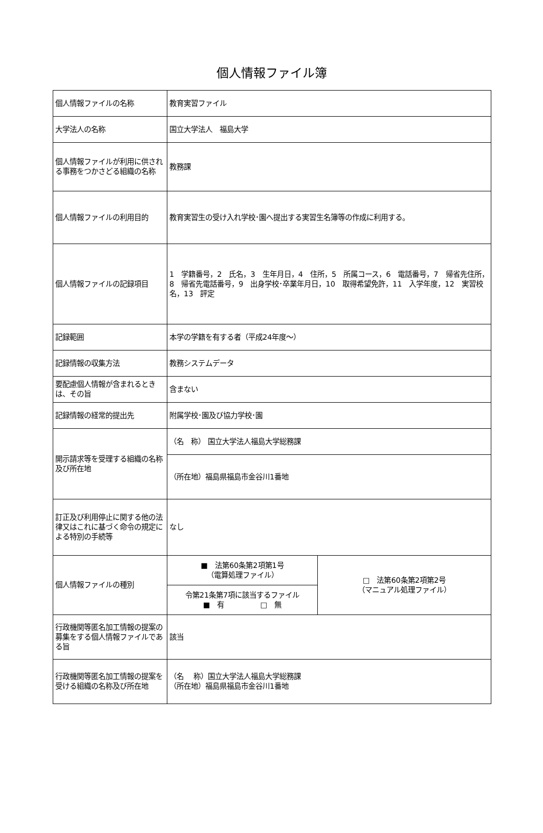個人情報ファイル簿
| 個人情報ファイルの名称 | 教育実習ファイル | |
| 大学法人の名称 | 国立大学法人 福島大学 | |
| 個人情報ファイルが利用に供される事務をつかさどる組織の名称 | 教務課 | |
| 個人情報ファイルの利用目的 | 教育実習生の受け入れ学校･園へ提出する実習生名簿等の作成に利用する。 | |
| 個人情報ファイルの記録項目 | 1 学籍番号，2 氏名，3 生年月日，4 住所，5 所属コース，6 電話番号，7 帰省先住所，8 帰省先電話番号，9 出身学校･卒業年月日，10 取得希望免許，11 入学年度，12 実習校名，13 評定 | |
| 記録範囲 | 本学の学籍を有する者（平成24年度～） | |
| 記録情報の収集方法 | 教務システムデータ | |
| 要配慮個人情報が含まれるときは、その旨 | 含まない | |
| 記録情報の経常的提出先 | 附属学校･園及び協力学校･園 | |
| 開示請求等を受理する組織の名称及び所在地 | （名 称） 国立大学法人福島大学総務課 | |
| | （所在地）福島県福島市金谷川1番地 | |
| 訂正及び利用停止に関する他の法律又はこれに基づく命令の規定による特別の手続等 | なし | |
| 個人情報ファイルの種別 | ■ 法第60条第2項第1号 （電算処理ファイル） | □ 法第60条第2項第2号 （マニュアル処理ファイル） |
| | 令第21条第7項に該当するファイル ■ 有 □ 無 | |
| 行政機関等匿名加工情報の提案の募集をする個人情報ファイルである旨 | 該当 | |
| 行政機関等匿名加工情報の提案を受ける組織の名称及び所在地 | （名 称）国立大学法人福島大学総務課 （所在地）福島県福島市金谷川1番地 | |